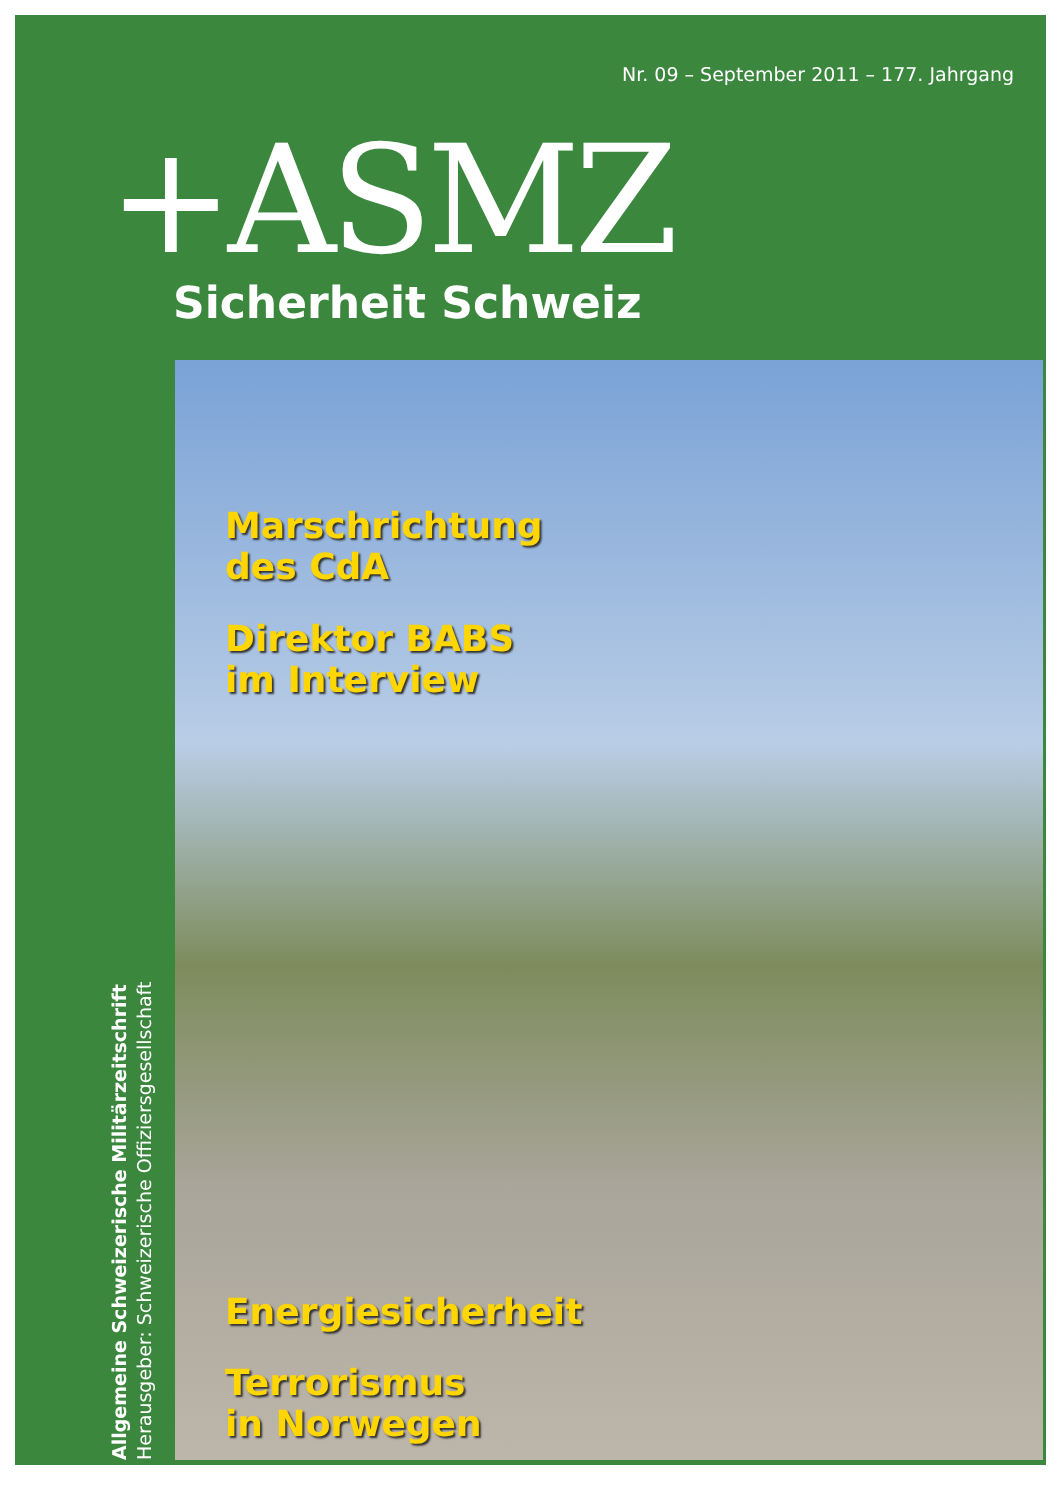Nr. 09 – September 2011 – 177. Jahrgang
+ASMZ Sicherheit Schweiz
Marschrichtung
des CdA
Direktor BABS
im Interview
Energiesicherheit
Terrorismus
in Norwegen
Allgemeine Schweizerische Militärzeitschrift
Herausgeber: Schweizerische Offiziersgesellschaft